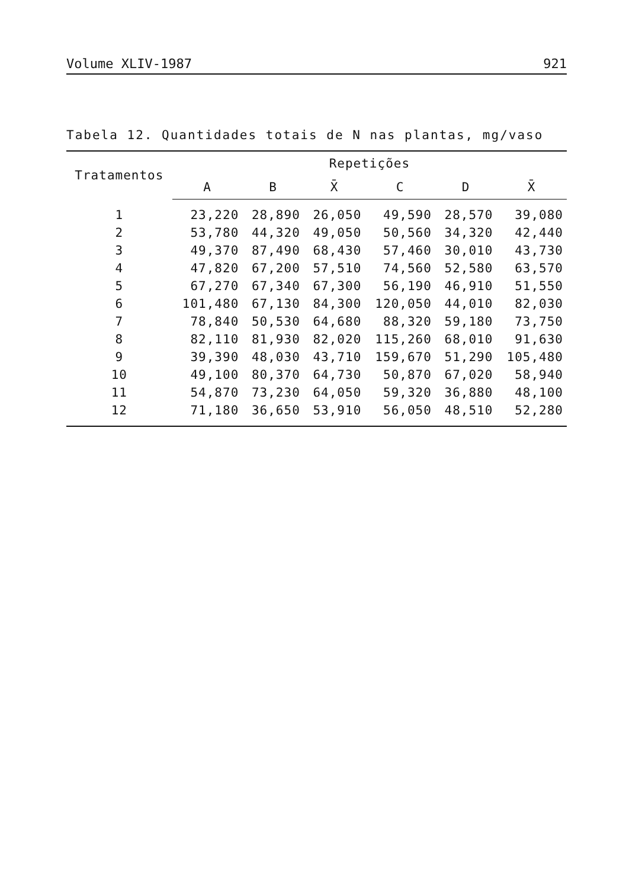Volume XLIV-1987 921
Tabela 12. Quantidades totais de N nas plantas, mg/vaso
| Tratamentos | Repetições | | | | | |
| --- | --- | --- | --- | --- | --- | --- |
| | A | B | X̄ | C | D | X̄ |
| 1 | 23,220 | 28,890 | 26,050 | 49,590 | 28,570 | 39,080 |
| 2 | 53,780 | 44,320 | 49,050 | 50,560 | 34,320 | 42,440 |
| 3 | 49,370 | 87,490 | 68,430 | 57,460 | 30,010 | 43,730 |
| 4 | 47,820 | 67,200 | 57,510 | 74,560 | 52,580 | 63,570 |
| 5 | 67,270 | 67,340 | 67,300 | 56,190 | 46,910 | 51,550 |
| 6 | 101,480 | 67,130 | 84,300 | 120,050 | 44,010 | 82,030 |
| 7 | 78,840 | 50,530 | 64,680 | 88,320 | 59,180 | 73,750 |
| 8 | 82,110 | 81,930 | 82,020 | 115,260 | 68,010 | 91,630 |
| 9 | 39,390 | 48,030 | 43,710 | 159,670 | 51,290 | 105,480 |
| 10 | 49,100 | 80,370 | 64,730 | 50,870 | 67,020 | 58,940 |
| 11 | 54,870 | 73,230 | 64,050 | 59,320 | 36,880 | 48,100 |
| 12 | 71,180 | 36,650 | 53,910 | 56,050 | 48,510 | 52,280 |